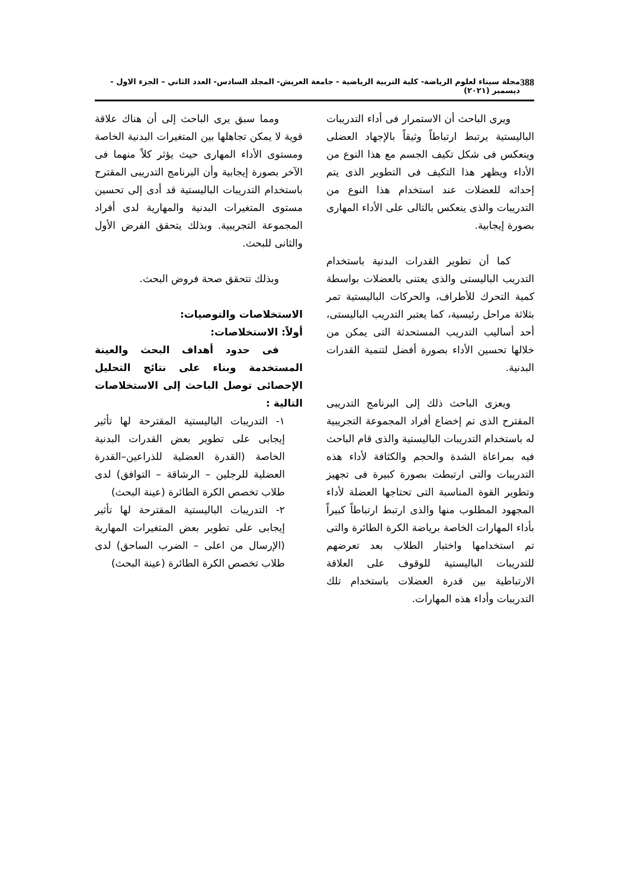388 مجلة سيناء لعلوم الرياضة- كلية التربية الرياضية - جامعة العريش- المجلد السادس- العدد الثاني – الجزء الاول - ديسمبر (٢٠٢١)
ويرى الباحث أن الاستمرار فى أداء التدريبات الباليستية يرتبط ارتباطاً وثيقاً بالإجهاد العضلى وينعكس فى شكل تكيف الجسم مع هذا النوع من الأداء ويظهر هذا التكيف فى التطوير الذى يتم إحداثه للعضلات عند استخدام هذا النوع من التدريبات والذى ينعكس بالتالى على الأداء المهارى بصورة إيجابية.
كما أن تطوير القدرات البدنية باستخدام التدريب الباليستى والذى يعتنى بالعضلات بواسطة كمية التحرك للأطراف، والحركات الباليستية تمر بثلاثة مراحل رئيسية، كما يعتبر التدريب الباليستى، أحد أساليب التدريب المستحدثة التى يمكن من خلالها تحسين الأداء بصورة أفضل لتنمية القدرات البدنية.
ويعزى الباحث ذلك إلى البرنامج التدريبى المقترح الذى تم إخضاع أفراد المجموعة التجريبية له باستخدام التدريبات الباليستية والذى قام الباحث فيه بمراعاة الشدة والحجم والكثافة لأداء هذه التدريبات والتى ارتبطت بصورة كبيرة فى تجهيز وتطوير القوة المناسبة التى تحتاجها العضلة لأداء المجهود المطلوب منها والذى ارتبط ارتباطاً كبيراً بأداء المهارات الخاصة برياضة الكرة الطائرة والتى تم استخدامها واختبار الطلاب بعد تعرضهم للتدريبات الباليستية للوقوف على العلاقة الارتباطية بين قدرة العضلات باستخدام تلك التدريبات وأداء هذه المهارات.
ومما سبق يرى الباحث إلى أن هناك علاقة قوية لا يمكن تجاهلها بين المتغيرات البدنية الخاصة ومستوى الأداء المهارى حيث يؤثر كلاً منهما فى الآخر بصورة إيجابية وأن البرنامج التدريبى المقترح باستخدام التدريبات الباليستية قد أدى إلى تحسين مستوى المتغيرات البدنية والمهارية لدى أفراد المجموعة التجريبية. وبذلك يتحقق الفرض الأول والثانى للبحث.
وبذلك تتحقق صحة فروض البحث.
الاستخلاصات والتوصيات:
أولاً: الاستخلاصات:
فى حدود أهداف البحث والعينة المستخدمة وبناء على نتائج التحليل الإحصائى توصل الباحث إلى الاستخلاصات التالية :
١- التدريبات الباليستية المقترحة لها تأثير إيجابى على تطوير بعض القدرات البدنية الخاصة (القدرة العضلية للذراعين–القدرة العضلية للرجلين – الرشاقة – التوافق) لدى طلاب تخصص الكرة الطائرة (عينة البحث)
٢- التدريبات الباليستية المقترحة لها تأثير إيجابى على تطوير بعض المتغيرات المهارية (الإرسال من اعلى – الضرب الساحق) لدى طلاب تخصص الكرة الطائرة (عينة البحث)